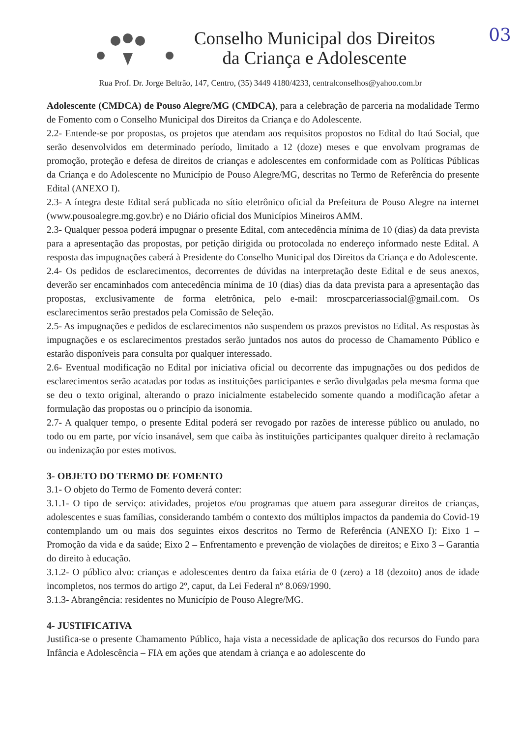03
Conselho Municipal dos Direitos
da Criança e Adolescente
Rua Prof. Dr. Jorge Beltrão, 147, Centro, (35) 3449 4180/4233, centralconselhos@yahoo.com.br
Adolescente (CMDCA) de Pouso Alegre/MG (CMDCA), para a celebração de parceria na modalidade Termo de Fomento com o Conselho Municipal dos Direitos da Criança e do Adolescente.
2.2- Entende-se por propostas, os projetos que atendam aos requisitos propostos no Edital do Itaú Social, que serão desenvolvidos em determinado período, limitado a 12 (doze) meses e que envolvam programas de promoção, proteção e defesa de direitos de crianças e adolescentes em conformidade com as Políticas Públicas da Criança e do Adolescente no Município de Pouso Alegre/MG, descritas no Termo de Referência do presente Edital (ANEXO I).
2.3- A íntegra deste Edital será publicada no sítio eletrônico oficial da Prefeitura de Pouso Alegre na internet (www.pousoalegre.mg.gov.br) e no Diário oficial dos Municípios Mineiros AMM.
2.3- Qualquer pessoa poderá impugnar o presente Edital, com antecedência mínima de 10 (dias) da data prevista para a apresentação das propostas, por petição dirigida ou protocolada no endereço informado neste Edital. A resposta das impugnações caberá à Presidente do Conselho Municipal dos Direitos da Criança e do Adolescente.
2.4- Os pedidos de esclarecimentos, decorrentes de dúvidas na interpretação deste Edital e de seus anexos, deverão ser encaminhados com antecedência mínima de 10 (dias) dias da data prevista para a apresentação das propostas, exclusivamente de forma eletrônica, pelo e-mail: mroscparceriassocial@gmail.com. Os esclarecimentos serão prestados pela Comissão de Seleção.
2.5- As impugnações e pedidos de esclarecimentos não suspendem os prazos previstos no Edital. As respostas às impugnações e os esclarecimentos prestados serão juntados nos autos do processo de Chamamento Público e estarão disponíveis para consulta por qualquer interessado.
2.6- Eventual modificação no Edital por iniciativa oficial ou decorrente das impugnações ou dos pedidos de esclarecimentos serão acatadas por todas as instituições participantes e serão divulgadas pela mesma forma que se deu o texto original, alterando o prazo inicialmente estabelecido somente quando a modificação afetar a formulação das propostas ou o princípio da isonomia.
2.7- A qualquer tempo, o presente Edital poderá ser revogado por razões de interesse público ou anulado, no todo ou em parte, por vício insanável, sem que caiba às instituições participantes qualquer direito à reclamação ou indenização por estes motivos.
3- OBJETO DO TERMO DE FOMENTO
3.1- O objeto do Termo de Fomento deverá conter:
3.1.1- O tipo de serviço: atividades, projetos e/ou programas que atuem para assegurar direitos de crianças, adolescentes e suas famílias, considerando também o contexto dos múltiplos impactos da pandemia do Covid-19 contemplando um ou mais dos seguintes eixos descritos no Termo de Referência (ANEXO I): Eixo 1 – Promoção da vida e da saúde; Eixo 2 – Enfrentamento e prevenção de violações de direitos; e Eixo 3 – Garantia do direito à educação.
3.1.2- O público alvo: crianças e adolescentes dentro da faixa etária de 0 (zero) a 18 (dezoito) anos de idade incompletos, nos termos do artigo 2º, caput, da Lei Federal nº 8.069/1990.
3.1.3- Abrangência: residentes no Município de Pouso Alegre/MG.
4- JUSTIFICATIVA
Justifica-se o presente Chamamento Público, haja vista a necessidade de aplicação dos recursos do Fundo para Infância e Adolescência – FIA em ações que atendam à criança e ao adolescente do